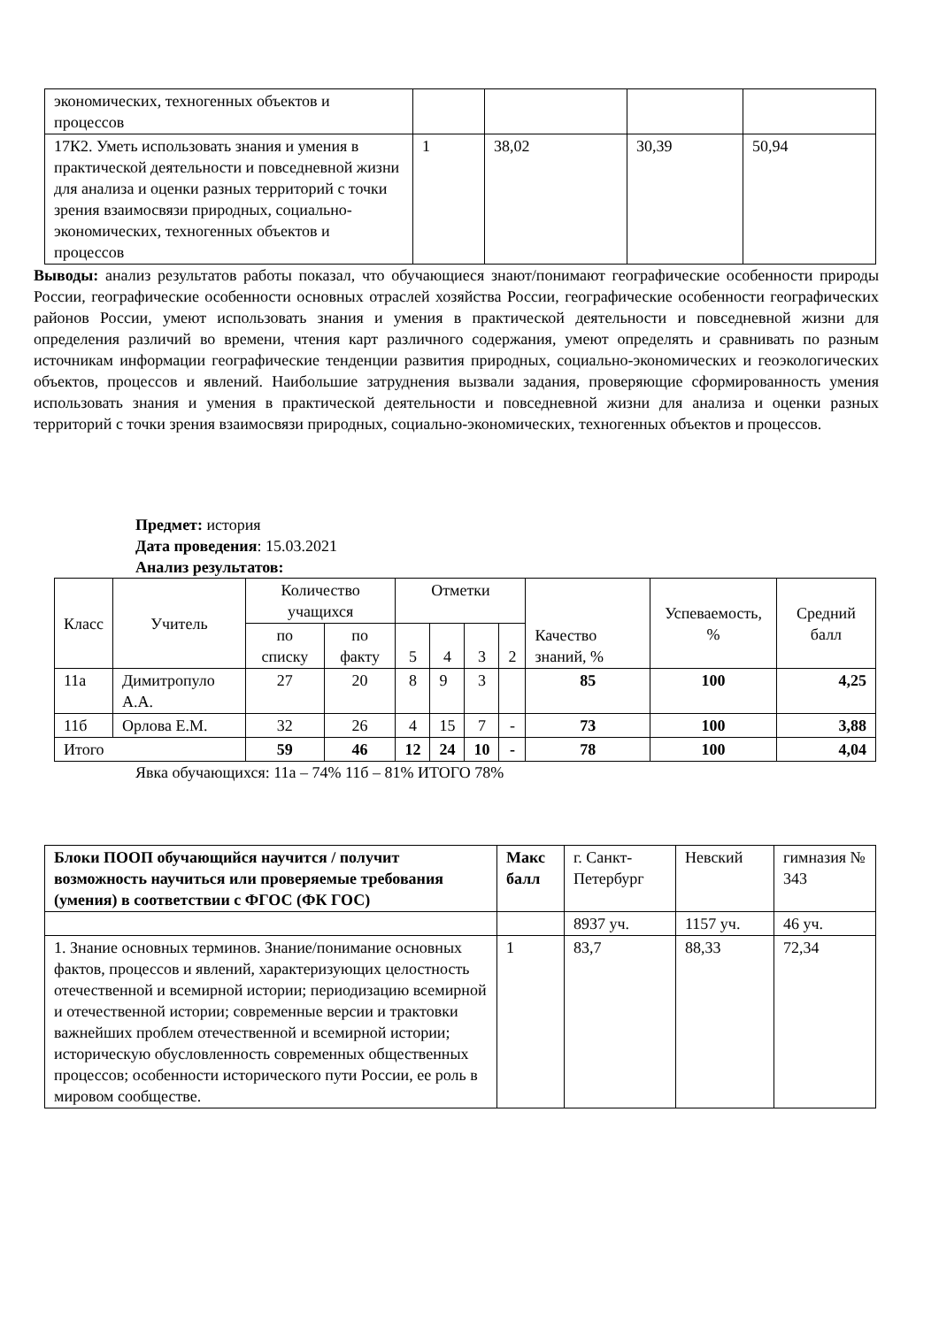| экономических, техногенных объектов и процессов | | | | |
| 17К2. Уметь использовать знания и умения в практической деятельности и повседневной жизни для анализа и оценки разных территорий с точки зрения взаимосвязи природных, социально-экономических, техногенных объектов и процессов | 1 | 38,02 | 30,39 | 50,94 |
Выводы: анализ результатов работы показал, что обучающиеся знают/понимают географические особенности природы России, географические особенности основных отраслей хозяйства России, географические особенности географических районов России, умеют использовать знания и умения в практической деятельности и повседневной жизни для определения различий во времени, чтения карт различного содержания, умеют определять и сравнивать по разным источникам информации географические тенденции развития природных, социально-экономических и геоэкологических объектов, процессов и явлений. Наибольшие затруднения вызвали задания, проверяющие сформированность умения использовать знания и умения в практической деятельности и повседневной жизни для анализа и оценки разных территорий с точки зрения взаимосвязи природных, социально-экономических, техногенных объектов и процессов.
Предмет: история
Дата проведения: 15.03.2021
Анализ результатов:
| Класс | Учитель | Количество учащихся | | Отметки | | | | Качество знаний, % | Успеваемость, % | Средний балл |
| | | по списку | по факту | 5 | 4 | 3 | 2 | | | |
| 11а | Димитропуло А.А. | 27 | 20 | 8 | 9 | 3 | | 85 | 100 | 4,25 |
| 11б | Орлова Е.М. | 32 | 26 | 4 | 15 | 7 | - | 73 | 100 | 3,88 |
| Итого | | 59 | 46 | 12 | 24 | 10 | - | 78 | 100 | 4,04 |
Явка обучающихся: 11а – 74% 11б – 81% ИТОГО 78%
| Блоки ПООП обучающийся научится / получит возможность научиться или проверяемые требования (умения) в соответствии с ФГОС (ФК ГОС) | Макс балл | г. Санкт-Петербург | Невский | гимназия № 343 |
| | | 8937 уч. | 1157 уч. | 46 уч. |
| 1. Знание основных терминов. Знание/понимание основных фактов, процессов и явлений, характеризующих целостность отечественной и всемирной истории; периодизацию всемирной и отечественной истории; современные версии и трактовки важнейших проблем отечественной и всемирной истории; историческую обусловленность современных общественных процессов; особенности исторического пути России, ее роль в мировом сообществе. | 1 | 83,7 | 88,33 | 72,34 |